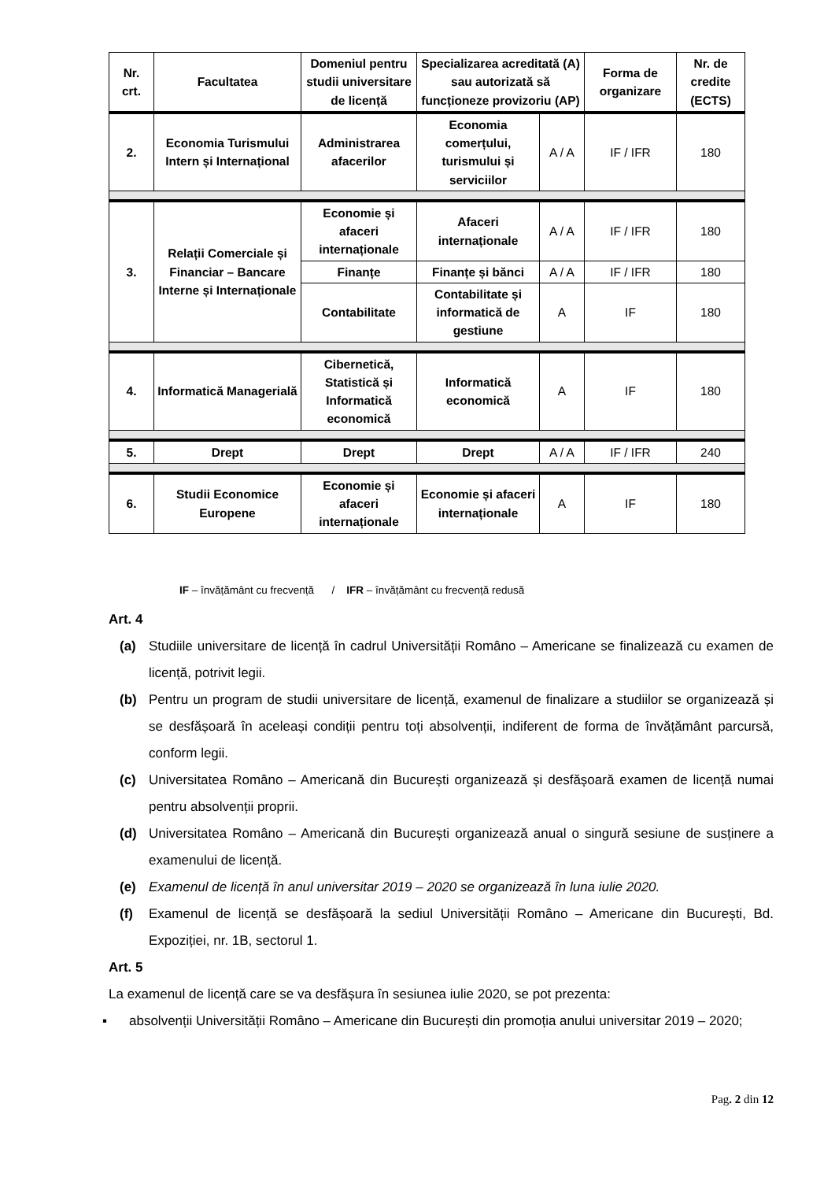| Nr. crt. | Facultatea | Domeniul pentru studii universitare de licență | Specializarea acreditată (A) sau autorizată să funcționeze provizoriu (AP) | | Forma de organizare | Nr. de credite (ECTS) |
| --- | --- | --- | --- | --- | --- | --- |
| 2. | Economia Turismului Intern și Internațional | Administrarea afacerilor | Economia comerțului, turismului și serviciilor | A / A | IF / IFR | 180 |
| 3. | Relații Comerciale și Financiar – Bancare Interne și Internaționale | Economie și afaceri internaționale | Afaceri internaționale | A / A | IF / IFR | 180 |
| | | Finanțe | Finanțe și bănci | A / A | IF / IFR | 180 |
| | | Contabilitate | Contabilitate și informatică de gestiune | A | IF | 180 |
| 4. | Informatică Managerială | Cibernetică, Statistică și Informatică economică | Informatică economică | A | IF | 180 |
| 5. | Drept | Drept | Drept | A / A | IF / IFR | 240 |
| 6. | Studii Economice Europene | Economie și afaceri internaționale | Economie și afaceri internaționale | A | IF | 180 |
IF – învățământ cu frecvență / IFR – învățământ cu frecvență redusă
Art. 4
(a) Studiile universitare de licență în cadrul Universității Româno – Americane se finalizează cu examen de licență, potrivit legii.
(b) Pentru un program de studii universitare de licență, examenul de finalizare a studiilor se organizează și se desfășoară în aceleași condiții pentru toți absolvenții, indiferent de forma de învățământ parcursă, conform legii.
(c) Universitatea Româno – Americană din București organizează și desfășoară examen de licență numai pentru absolvenții proprii.
(d) Universitatea Româno – Americană din București organizează anual o singură sesiune de susținere a examenului de licență.
(e) Examenul de licență în anul universitar 2019 – 2020 se organizează în luna iulie 2020.
(f) Examenul de licență se desfășoară la sediul Universității Româno – Americane din București, Bd. Expoziției, nr. 1B, sectorul 1.
Art. 5
La examenul de licență care se va desfășura în sesiunea iulie 2020, se pot prezenta:
▪ absolvenții Universității Româno – Americane din București din promoția anului universitar 2019 – 2020;
Pag. 2 din 12